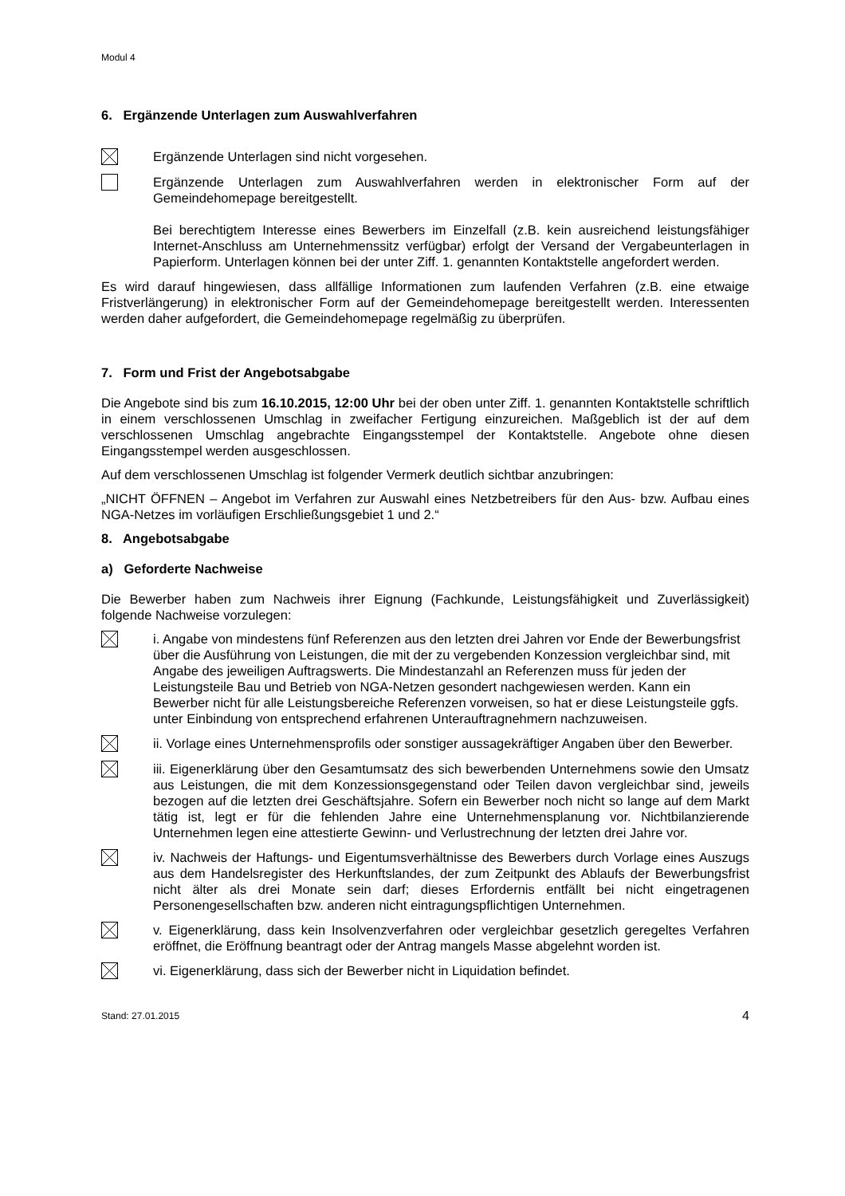Modul 4
6. Ergänzende Unterlagen zum Auswahlverfahren
Ergänzende Unterlagen sind nicht vorgesehen.
Ergänzende Unterlagen zum Auswahlverfahren werden in elektronischer Form auf der Gemeindehomepage bereitgestellt.
Bei berechtigtem Interesse eines Bewerbers im Einzelfall (z.B. kein ausreichend leistungsfähiger Internet-Anschluss am Unternehmenssitz verfügbar) erfolgt der Versand der Vergabeunterlagen in Papierform. Unterlagen können bei der unter Ziff. 1. genannten Kontaktstelle angefordert werden.
Es wird darauf hingewiesen, dass allfällige Informationen zum laufenden Verfahren (z.B. eine etwaige Fristverlängerung) in elektronischer Form auf der Gemeindehomepage bereitgestellt werden. Interessenten werden daher aufgefordert, die Gemeindehomepage regelmäßig zu überprüfen.
7. Form und Frist der Angebotsabgabe
Die Angebote sind bis zum 16.10.2015, 12:00 Uhr bei der oben unter Ziff. 1. genannten Kontaktstelle schriftlich in einem verschlossenen Umschlag in zweifacher Fertigung einzureichen. Maßgeblich ist der auf dem verschlossenen Umschlag angebrachte Eingangsstempel der Kontaktstelle. Angebote ohne diesen Eingangsstempel werden ausgeschlossen.
Auf dem verschlossenen Umschlag ist folgender Vermerk deutlich sichtbar anzubringen:
„NICHT ÖFFNEN – Angebot im Verfahren zur Auswahl eines Netzbetreibers für den Aus- bzw. Aufbau eines NGA-Netzes im vorläufigen Erschließungsgebiet 1 und 2.“
8. Angebotsabgabe
a) Geforderte Nachweise
Die Bewerber haben zum Nachweis ihrer Eignung (Fachkunde, Leistungsfähigkeit und Zuverlässigkeit) folgende Nachweise vorzulegen:
i. Angabe von mindestens fünf Referenzen aus den letzten drei Jahren vor Ende der Bewerbungsfrist über die Ausführung von Leistungen, die mit der zu vergebenden Konzession vergleichbar sind, mit Angabe des jeweiligen Auftragswerts. Die Mindestanzahl an Referenzen muss für jeden der Leistungsteile Bau und Betrieb von NGA-Netzen gesondert nachgewiesen werden. Kann ein Bewerber nicht für alle Leistungsbereiche Referenzen vorweisen, so hat er diese Leistungsteile ggfs. unter Einbindung von entsprechend erfahrenen Unterauftragnehmern nachzuweisen.
ii. Vorlage eines Unternehmensprofils oder sonstiger aussagekräftiger Angaben über den Bewerber.
iii. Eigenerklärung über den Gesamtumsatz des sich bewerbenden Unternehmens sowie den Umsatz aus Leistungen, die mit dem Konzessionsgegenstand oder Teilen davon vergleichbar sind, jeweils bezogen auf die letzten drei Geschäftsjahre. Sofern ein Bewerber noch nicht so lange auf dem Markt tätig ist, legt er für die fehlenden Jahre eine Unternehmensplanung vor. Nichtbilanzierende Unternehmen legen eine attestierte Gewinn- und Verlustrechnung der letzten drei Jahre vor.
iv. Nachweis der Haftungs- und Eigentumsverhältnisse des Bewerbers durch Vorlage eines Auszugs aus dem Handelsregister des Herkunftslandes, der zum Zeitpunkt des Ablaufs der Bewerbungsfrist nicht älter als drei Monate sein darf; dieses Erfordernis entfällt bei nicht eingetragenen Personengesellschaften bzw. anderen nicht eintragungspflichtigen Unternehmen.
v. Eigenerklärung, dass kein Insolvenzverfahren oder vergleichbar gesetzlich geregeltes Verfahren eröffnet, die Eröffnung beantragt oder der Antrag mangels Masse abgelehnt worden ist.
vi. Eigenerklärung, dass sich der Bewerber nicht in Liquidation befindet.
Stand: 27.01.2015 4